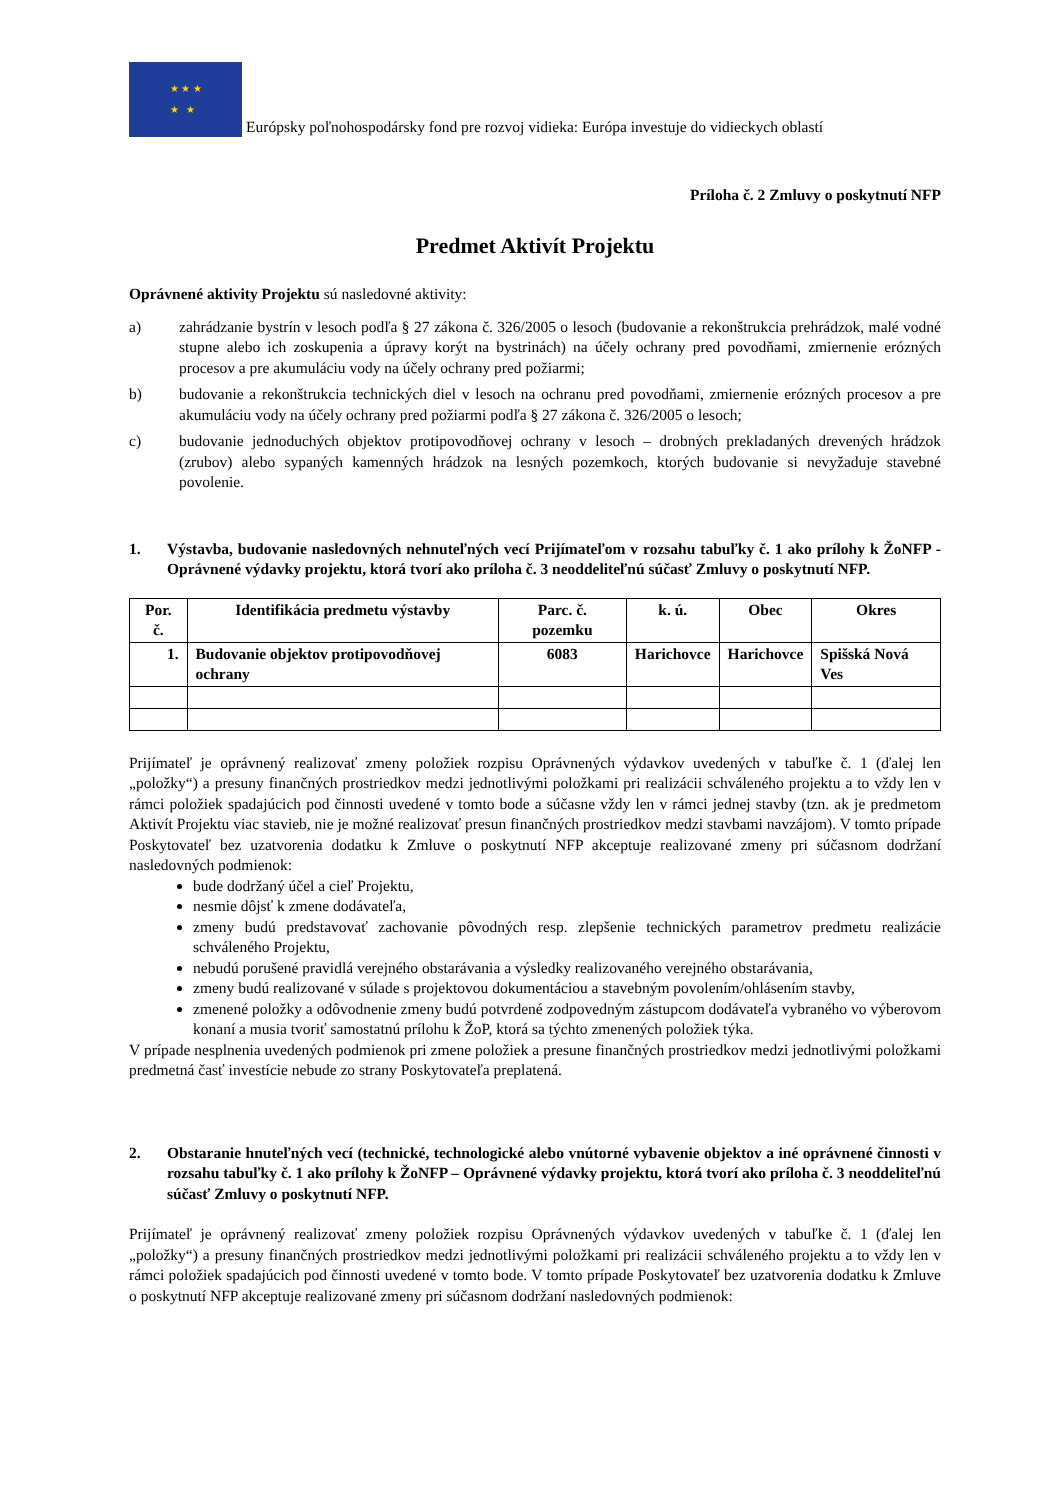★ ★ ★
★ ★
Európsky poľnohospodársky fond pre rozvoj vidieka: Európa investuje do vidieckych oblastí
Príloha č. 2 Zmluvy o poskytnutí NFP
Predmet Aktivít Projektu
Oprávnené aktivity Projektu sú nasledovné aktivity:
a) zahrádzanie bystrín v lesoch podľa § 27 zákona č. 326/2005 o lesoch (budovanie a rekonštrukcia prehrádzok, malé vodné stupne alebo ich zoskupenia a úpravy korýt na bystrinách) na účely ochrany pred povodňami, zmiernenie erózných procesov a pre akumuláciu vody na účely ochrany pred požiarmi;
b) budovanie a rekonštrukcia technických diel v lesoch na ochranu pred povodňami, zmiernenie erózných procesov a pre akumuláciu vody na účely ochrany pred požiarmi podľa § 27 zákona č. 326/2005 o lesoch;
c) budovanie jednoduchých objektov protipovodňovej ochrany v lesoch – drobných prekladaných drevených hrádzok (zrubov) alebo sypaných kamenných hrádzok na lesných pozemkoch, ktorých budovanie si nevyžaduje stavebné povolenie.
1. Výstavba, budovanie nasledovných nehnuteľných vecí Prijímateľom v rozsahu tabuľky č. 1 ako prílohy k ŽoNFP - Oprávnené výdavky projektu, ktorá tvorí ako príloha č. 3 neoddeliteľnú súčasť Zmluvy o poskytnutí NFP.
| Por. č. | Identifikácia predmetu výstavby | Parc. č. pozemku | k. ú. | Obec | Okres |
| --- | --- | --- | --- | --- | --- |
| 1. | Budovanie objektov protipovodňovej ochrany | 6083 | Harichovce | Harichovce | Spišská Nová Ves |
Prijímateľ je oprávnený realizovať zmeny položiek rozpisu Oprávnených výdavkov uvedených v tabuľke č. 1 (ďalej len „položky“) a presuny finančných prostriedkov medzi jednotlivými položkami pri realizácii schváleného projektu a to vždy len v rámci položiek spadajúcich pod činnosti uvedené v tomto bode a súčasne vždy len v rámci jednej stavby (tzn. ak je predmetom Aktivít Projektu viac stavieb, nie je možné realizovať presun finančných prostriedkov medzi stavbami navzájom). V tomto prípade Poskytovateľ bez uzatvorenia dodatku k Zmluve o poskytnutí NFP akceptuje realizované zmeny pri súčasnom dodržaní nasledovných podmienok:
bude dodržaný účel a cieľ Projektu,
nesmie dôjsť k zmene dodávateľa,
zmeny budú predstavovať zachovanie pôvodných resp. zlepšenie technických parametrov predmetu realizácie schváleného Projektu,
nebudú porušené pravidlá verejného obstarávania a výsledky realizovaného verejného obstarávania,
zmeny budú realizované v súlade s projektovou dokumentáciou a stavebným povolením/ohlásením stavby,
zmenené položky a odôvodnenie zmeny budú potvrdené zodpovedným zástupcom dodávateľa vybraného vo výberovom konaní a musia tvoriť samostatnú prílohu k ŽoP, ktorá sa týchto zmenených položiek týka.
V prípade nesplnenia uvedených podmienok pri zmene položiek a presune finančných prostriedkov medzi jednotlivými položkami predmetná časť investície nebude zo strany Poskytovateľa preplatená.
2. Obstaranie hnuteľných vecí (technické, technologické alebo vnútorné vybavenie objektov a iné oprávnené činnosti v rozsahu tabuľky č. 1 ako prílohy k ŽoNFP – Oprávnené výdavky projektu, ktorá tvorí ako príloha č. 3 neoddeliteľnú súčasť Zmluvy o poskytnutí NFP.
Prijímateľ je oprávnený realizovať zmeny položiek rozpisu Oprávnených výdavkov uvedených v tabuľke č. 1 (ďalej len „položky“) a presuny finančných prostriedkov medzi jednotlivými položkami pri realizácii schváleného projektu a to vždy len v rámci položiek spadajúcich pod činnosti uvedené v tomto bode. V tomto prípade Poskytovateľ bez uzatvorenia dodatku k Zmluve o poskytnutí NFP akceptuje realizované zmeny pri súčasnom dodržaní nasledovných podmienok: